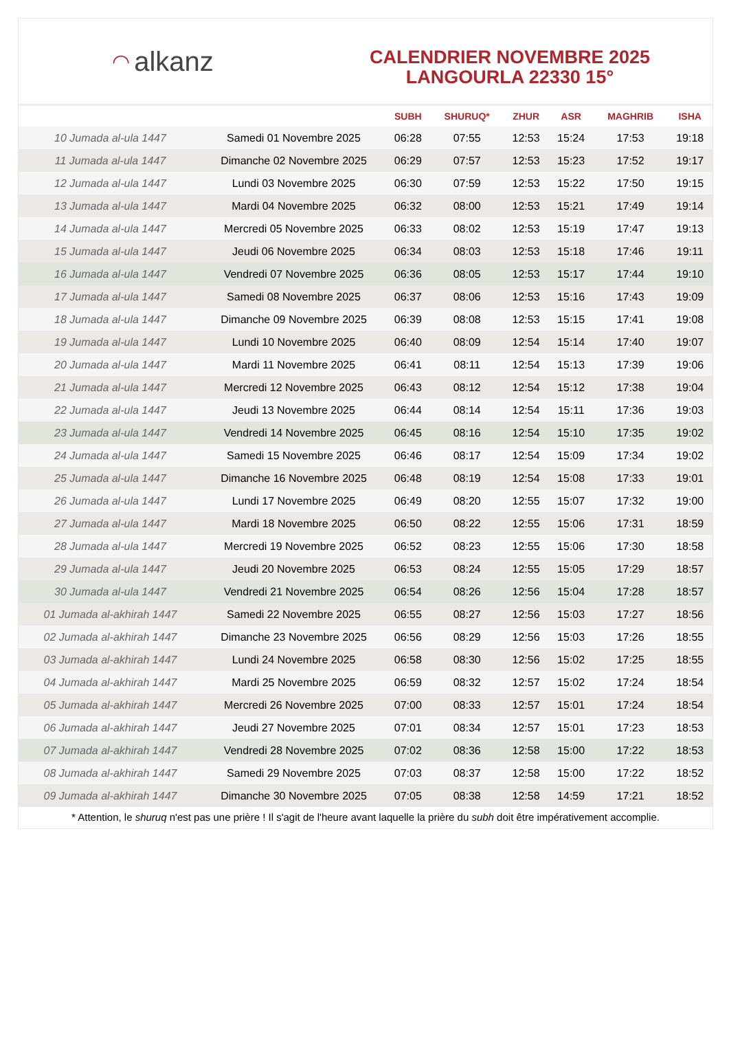◠ alkanz
CALENDRIER NOVEMBRE 2025
LANGOURLA 22330 15°
| | | SUBH | SHURUQ* | ZHUR | ASR | MAGHRIB | ISHA |
| --- | --- | --- | --- | --- | --- | --- | --- |
| 10 Jumada al-ula 1447 | Samedi 01 Novembre 2025 | 06:28 | 07:55 | 12:53 | 15:24 | 17:53 | 19:18 |
| 11 Jumada al-ula 1447 | Dimanche 02 Novembre 2025 | 06:29 | 07:57 | 12:53 | 15:23 | 17:52 | 19:17 |
| 12 Jumada al-ula 1447 | Lundi 03 Novembre 2025 | 06:30 | 07:59 | 12:53 | 15:22 | 17:50 | 19:15 |
| 13 Jumada al-ula 1447 | Mardi 04 Novembre 2025 | 06:32 | 08:00 | 12:53 | 15:21 | 17:49 | 19:14 |
| 14 Jumada al-ula 1447 | Mercredi 05 Novembre 2025 | 06:33 | 08:02 | 12:53 | 15:19 | 17:47 | 19:13 |
| 15 Jumada al-ula 1447 | Jeudi 06 Novembre 2025 | 06:34 | 08:03 | 12:53 | 15:18 | 17:46 | 19:11 |
| 16 Jumada al-ula 1447 | Vendredi 07 Novembre 2025 | 06:36 | 08:05 | 12:53 | 15:17 | 17:44 | 19:10 |
| 17 Jumada al-ula 1447 | Samedi 08 Novembre 2025 | 06:37 | 08:06 | 12:53 | 15:16 | 17:43 | 19:09 |
| 18 Jumada al-ula 1447 | Dimanche 09 Novembre 2025 | 06:39 | 08:08 | 12:53 | 15:15 | 17:41 | 19:08 |
| 19 Jumada al-ula 1447 | Lundi 10 Novembre 2025 | 06:40 | 08:09 | 12:54 | 15:14 | 17:40 | 19:07 |
| 20 Jumada al-ula 1447 | Mardi 11 Novembre 2025 | 06:41 | 08:11 | 12:54 | 15:13 | 17:39 | 19:06 |
| 21 Jumada al-ula 1447 | Mercredi 12 Novembre 2025 | 06:43 | 08:12 | 12:54 | 15:12 | 17:38 | 19:04 |
| 22 Jumada al-ula 1447 | Jeudi 13 Novembre 2025 | 06:44 | 08:14 | 12:54 | 15:11 | 17:36 | 19:03 |
| 23 Jumada al-ula 1447 | Vendredi 14 Novembre 2025 | 06:45 | 08:16 | 12:54 | 15:10 | 17:35 | 19:02 |
| 24 Jumada al-ula 1447 | Samedi 15 Novembre 2025 | 06:46 | 08:17 | 12:54 | 15:09 | 17:34 | 19:02 |
| 25 Jumada al-ula 1447 | Dimanche 16 Novembre 2025 | 06:48 | 08:19 | 12:54 | 15:08 | 17:33 | 19:01 |
| 26 Jumada al-ula 1447 | Lundi 17 Novembre 2025 | 06:49 | 08:20 | 12:55 | 15:07 | 17:32 | 19:00 |
| 27 Jumada al-ula 1447 | Mardi 18 Novembre 2025 | 06:50 | 08:22 | 12:55 | 15:06 | 17:31 | 18:59 |
| 28 Jumada al-ula 1447 | Mercredi 19 Novembre 2025 | 06:52 | 08:23 | 12:55 | 15:06 | 17:30 | 18:58 |
| 29 Jumada al-ula 1447 | Jeudi 20 Novembre 2025 | 06:53 | 08:24 | 12:55 | 15:05 | 17:29 | 18:57 |
| 30 Jumada al-ula 1447 | Vendredi 21 Novembre 2025 | 06:54 | 08:26 | 12:56 | 15:04 | 17:28 | 18:57 |
| 01 Jumada al-akhirah 1447 | Samedi 22 Novembre 2025 | 06:55 | 08:27 | 12:56 | 15:03 | 17:27 | 18:56 |
| 02 Jumada al-akhirah 1447 | Dimanche 23 Novembre 2025 | 06:56 | 08:29 | 12:56 | 15:03 | 17:26 | 18:55 |
| 03 Jumada al-akhirah 1447 | Lundi 24 Novembre 2025 | 06:58 | 08:30 | 12:56 | 15:02 | 17:25 | 18:55 |
| 04 Jumada al-akhirah 1447 | Mardi 25 Novembre 2025 | 06:59 | 08:32 | 12:57 | 15:02 | 17:24 | 18:54 |
| 05 Jumada al-akhirah 1447 | Mercredi 26 Novembre 2025 | 07:00 | 08:33 | 12:57 | 15:01 | 17:24 | 18:54 |
| 06 Jumada al-akhirah 1447 | Jeudi 27 Novembre 2025 | 07:01 | 08:34 | 12:57 | 15:01 | 17:23 | 18:53 |
| 07 Jumada al-akhirah 1447 | Vendredi 28 Novembre 2025 | 07:02 | 08:36 | 12:58 | 15:00 | 17:22 | 18:53 |
| 08 Jumada al-akhirah 1447 | Samedi 29 Novembre 2025 | 07:03 | 08:37 | 12:58 | 15:00 | 17:22 | 18:52 |
| 09 Jumada al-akhirah 1447 | Dimanche 30 Novembre 2025 | 07:05 | 08:38 | 12:58 | 14:59 | 17:21 | 18:52 |
* Attention, le shuruq n'est pas une prière ! Il s'agit de l'heure avant laquelle la prière du subh doit être impérativement accomplie.